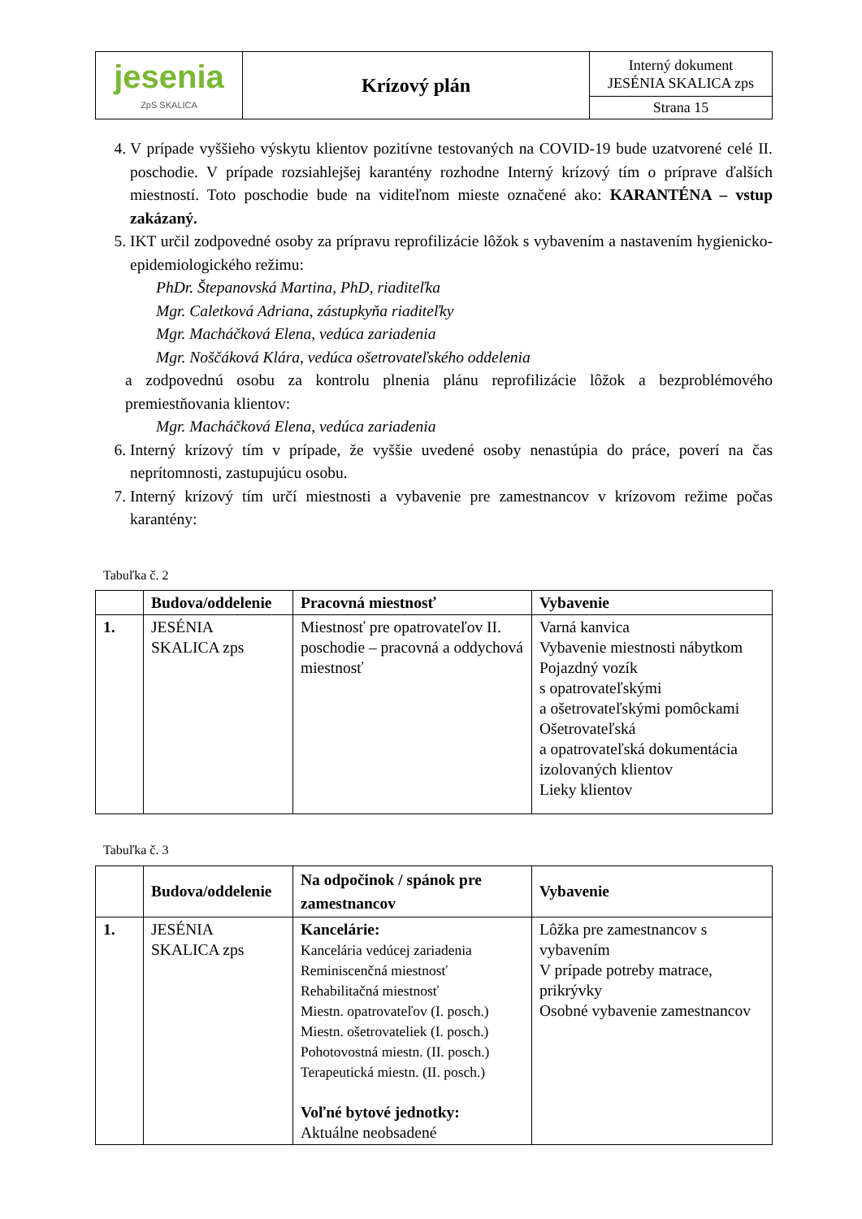| jesenia ZpS SKALICA | Krízový plán | Interný dokument JESÉNIA SKALICA zps |
| | | Strana 15 |
4. V prípade vyššieho výskytu klientov pozitívne testovaných na COVID-19 bude uzatvorené celé II. poschodie. V prípade rozsiahlejšej karantény rozhodne Interný krízový tím o príprave ďalších miestností. Toto poschodie bude na viditeľnom mieste označené ako: KARANTÉNA – vstup zakázaný.
5. IKT určil zodpovedné osoby za prípravu reprofilizácie lôžok s vybavením a nastavením hygienicko-epidemiologického režimu:
PhDr. Štepanovská Martina, PhD, riaditeľka
Mgr. Caletková Adriana, zástupkyňa riaditeľky
Mgr. Macháčková Elena, vedúca zariadenia
Mgr. Noščáková Klára, vedúca ošetrovateľského oddelenia
a zodpovednú osobu za kontrolu plnenia plánu reprofilizácie lôžok a bezproblémového premiestňovania klientov:
Mgr. Macháčková Elena, vedúca zariadenia
6. Interný krízový tím v prípade, že vyššie uvedené osoby nenastúpia do práce, poverí na čas neprítomnosti, zastupujúcu osobu.
7. Interný krízový tím určí miestnosti a vybavenie pre zamestnancov v krízovom režime počas karantény:
Tabuľka č. 2
| | Budova/oddelenie | Pracovná miestnosť | Vybavenie |
| --- | --- | --- | --- |
| 1. | JESÉNIA SKALICA zps | Miestnosť pre opatrovateľov II. poschodie – pracovná a oddychová miestnosť | Varná kanvica Vybavenie miestnosti nábytkom Pojazdný vozík s opatrovateľskými a ošetrovateľskými pomôckami Ošetrovateľská a opatrovateľská dokumentácia izolovaných klientov Lieky klientov |
Tabuľka č. 3
| | Budova/oddelenie | Na odpočinok / spánok pre zamestnancov | Vybavenie |
| --- | --- | --- | --- |
| 1. | JESÉNIA SKALICA zps | Kancelárie: Kancelária vedúcej zariadenia Reminiscenčná miestnosť Rehabilitačná miestnosť Miestn. opatrovateľov (I. posch.) Miestn. ošetrovateliek (I. posch.) Pohotovostná miestn. (II. posch.) Terapeutická miestn. (II. posch.) Voľné bytové jednotky: Aktuálne neobsadené | Lôžka pre zamestnancov s vybavením V prípade potreby matrace, prikrývky Osobné vybavenie zamestnancov |